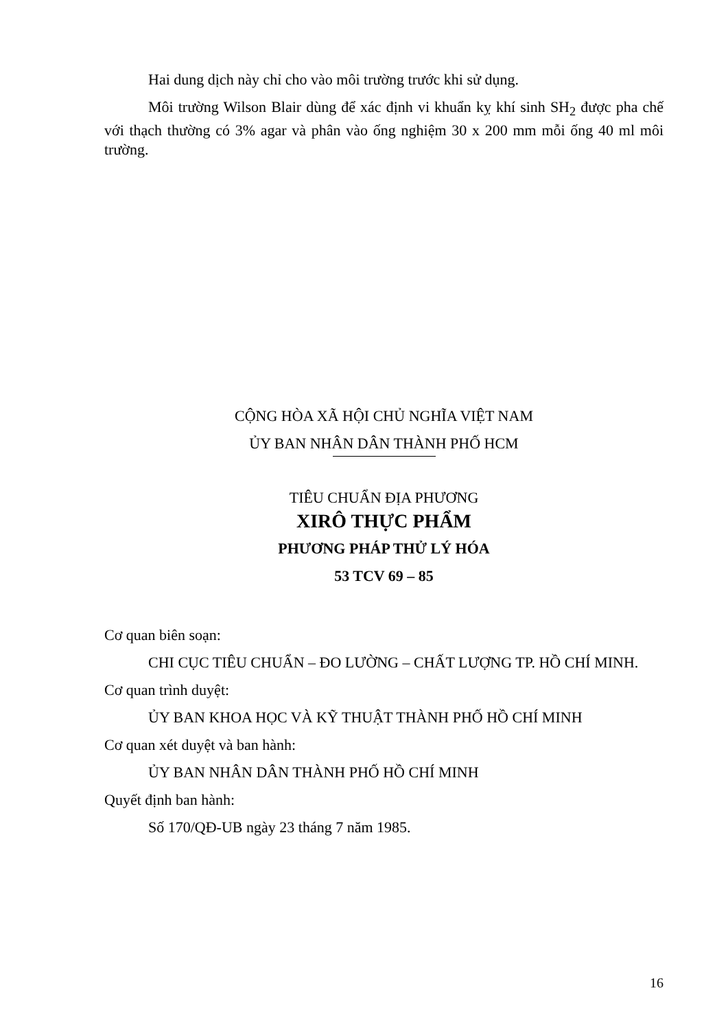Hai dung dịch này chỉ cho vào môi trường trước khi sử dụng.
Môi trường Wilson Blair dùng để xác định vi khuẩn kỵ khí sinh SH<sub>2</sub> được pha chế với thạch thường có 3% agar và phân vào ống nghiệm 30 x 200 mm mỗi ống 40 ml môi trường.
CỘNG HÒA XÃ HỘI CHỦ NGHĨA VIỆT NAM
ỦY BAN NHÂN DÂN THÀNH PHỐ HCM
TIÊU CHUẨN ĐỊA PHƯƠNG
XIRÔ THỰC PHẨM
PHƯƠNG PHÁP THỬ LÝ HÓA
53 TCV 69 – 85
Cơ quan biên soạn:
CHI CỤC TIÊU CHUẨN – ĐO LƯỜNG – CHẤT LƯỢNG TP. HỒ CHÍ MINH.
Cơ quan trình duyệt:
ỦY BAN KHOA HỌC VÀ KỸ THUẬT THÀNH PHỐ HỒ CHÍ MINH
Cơ quan xét duyệt và ban hành:
ỦY BAN NHÂN DÂN THÀNH PHỐ HỒ CHÍ MINH
Quyết định ban hành:
Số 170/QĐ-UB ngày 23 tháng 7 năm 1985.
16